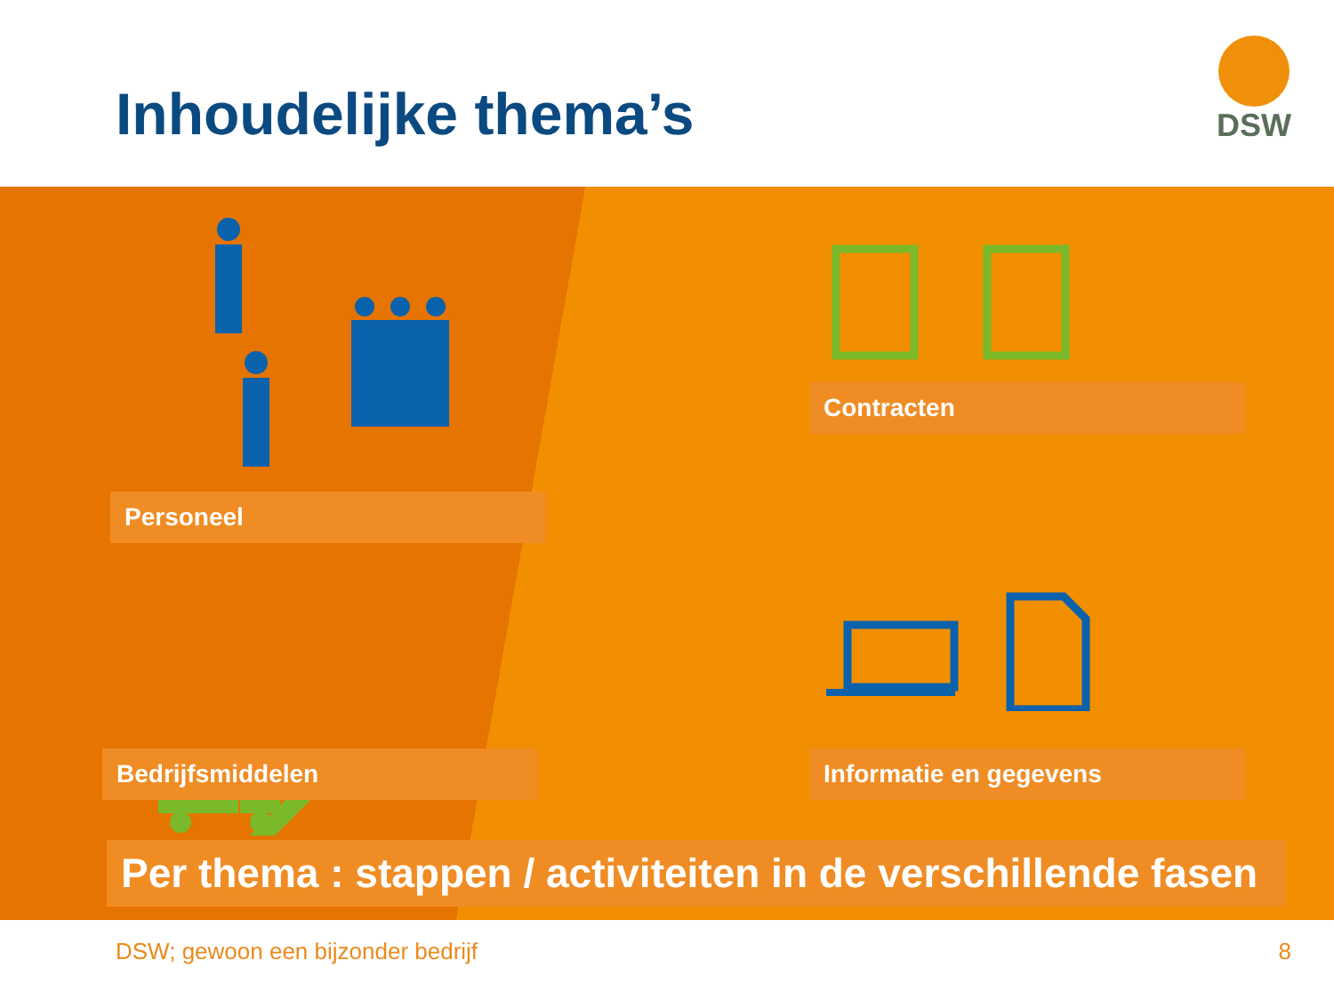Inhoudelijke thema’s
DSW
Contracten
Personeel
Bedrijfsmiddelen Informatie en gegevens
Per thema : stappen / activiteiten in de verschillende fasen
DSW; gewoon een bijzonder bedrijf 8